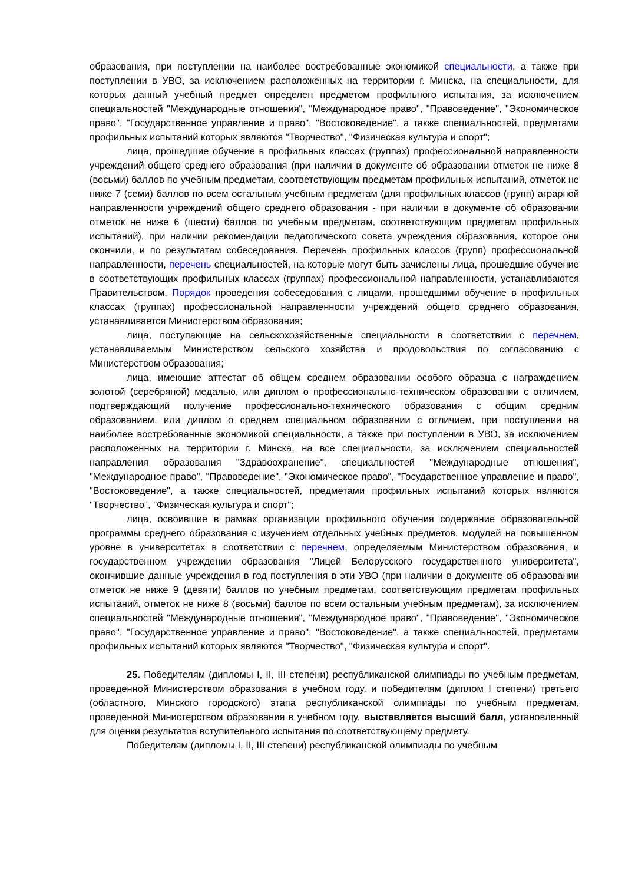образования, при поступлении на наиболее востребованные экономикой специальности, а также при поступлении в УВО, за исключением расположенных на территории г. Минска, на специальности, для которых данный учебный предмет определен предметом профильного испытания, за исключением специальностей "Международные отношения", "Международное право", "Правоведение", "Экономическое право", "Государственное управление и право", "Востоковедение", а также специальностей, предметами профильных испытаний которых являются "Творчество", "Физическая культура и спорт";
лица, прошедшие обучение в профильных классах (группах) профессиональной направленности учреждений общего среднего образования (при наличии в документе об образовании отметок не ниже 8 (восьми) баллов по учебным предметам, соответствующим предметам профильных испытаний, отметок не ниже 7 (семи) баллов по всем остальным учебным предметам (для профильных классов (групп) аграрной направленности учреждений общего среднего образования - при наличии в документе об образовании отметок не ниже 6 (шести) баллов по учебным предметам, соответствующим предметам профильных испытаний), при наличии рекомендации педагогического совета учреждения образования, которое они окончили, и по результатам собеседования. Перечень профильных классов (групп) профессиональной направленности, перечень специальностей, на которые могут быть зачислены лица, прошедшие обучение в соответствующих профильных классах (группах) профессиональной направленности, устанавливаются Правительством. Порядок проведения собеседования с лицами, прошедшими обучение в профильных классах (группах) профессиональной направленности учреждений общего среднего образования, устанавливается Министерством образования;
лица, поступающие на сельскохозяйственные специальности в соответствии с перечнем, устанавливаемым Министерством сельского хозяйства и продовольствия по согласованию с Министерством образования;
лица, имеющие аттестат об общем среднем образовании особого образца с награждением золотой (серебряной) медалью, или диплом о профессионально-техническом образовании с отличием, подтверждающий получение профессионально-технического образования с общим средним образованием, или диплом о среднем специальном образовании с отличием, при поступлении на наиболее востребованные экономикой специальности, а также при поступлении в УВО, за исключением расположенных на территории г. Минска, на все специальности, за исключением специальностей направления образования "Здравоохранение", специальностей "Международные отношения", "Международное право", "Правоведение", "Экономическое право", "Государственное управление и право", "Востоковедение", а также специальностей, предметами профильных испытаний которых являются "Творчество", "Физическая культура и спорт";
лица, освоившие в рамках организации профильного обучения содержание образовательной программы среднего образования с изучением отдельных учебных предметов, модулей на повышенном уровне в университетах в соответствии с перечнем, определяемым Министерством образования, и государственном учреждении образования "Лицей Белорусского государственного университета", окончившие данные учреждения в год поступления в эти УВО (при наличии в документе об образовании отметок не ниже 9 (девяти) баллов по учебным предметам, соответствующим предметам профильных испытаний, отметок не ниже 8 (восьми) баллов по всем остальным учебным предметам), за исключением специальностей "Международные отношения", "Международное право", "Правоведение", "Экономическое право", "Государственное управление и право", "Востоковедение", а также специальностей, предметами профильных испытаний которых являются "Творчество", "Физическая культура и спорт".
25. Победителям (дипломы I, II, III степени) республиканской олимпиады по учебным предметам, проведенной Министерством образования в учебном году, и победителям (диплом I степени) третьего (областного, Минского городского) этапа республиканской олимпиады по учебным предметам, проведенной Министерством образования в учебном году, выставляется высший балл, установленный для оценки результатов вступительного испытания по соответствующему предмету.
Победителям (дипломы I, II, III степени) республиканской олимпиады по учебным